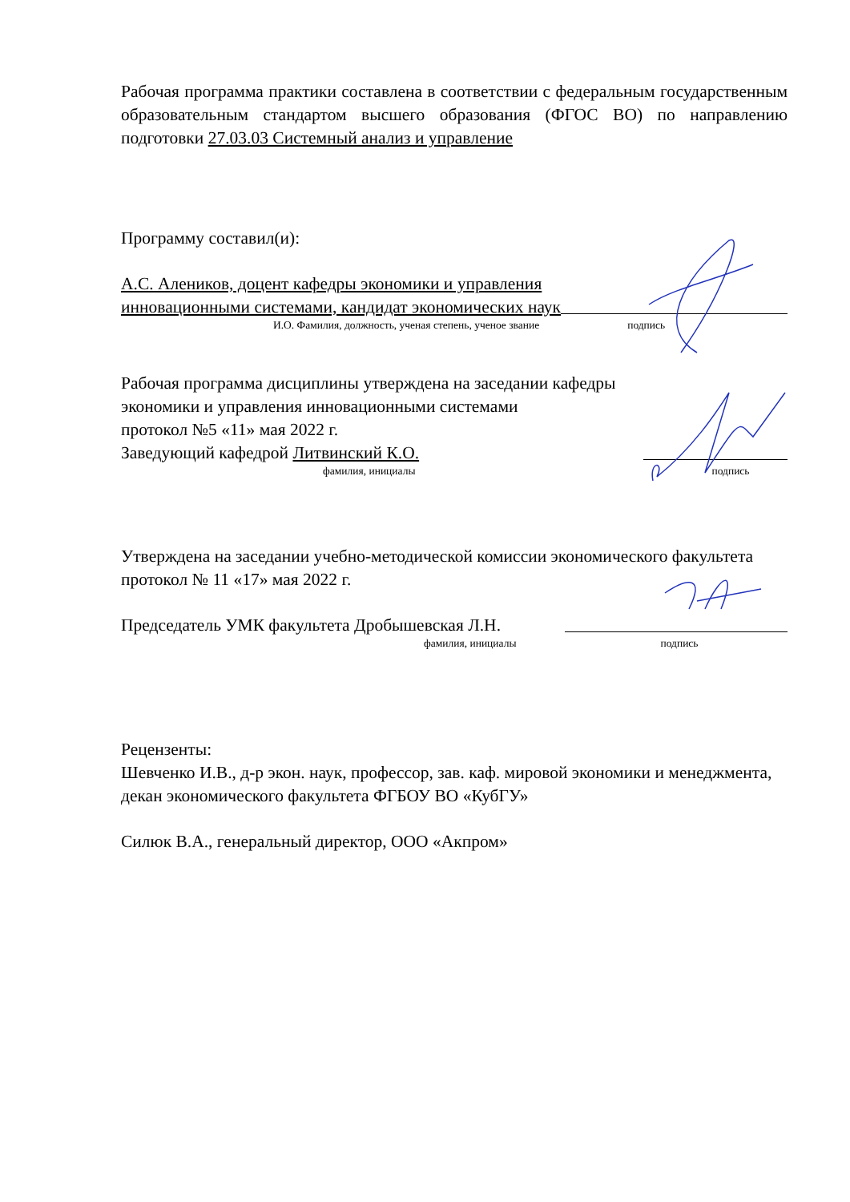Рабочая программа практики составлена в соответствии с федеральным государственным образовательным стандартом высшего образования (ФГОС ВО) по направлению подготовки 27.03.03 Системный анализ и управление
Программу составил(и):
А.С. Алеников, доцент кафедры экономики и управления
инновационными системами, кандидат экономических наук
И.О. Фамилия, должность, ученая степень, ученое звание подпись
Рабочая программа дисциплины утверждена на заседании кафедры
экономики и управления инновационными системами
протокол №5 «11» мая 2022 г.
Заведующий кафедрой Литвинский К.О.
фамилия, инициалы подпись
Утверждена на заседании учебно-методической комиссии экономического факультета протокол № 11 «17» мая 2022 г.
Председатель УМК факультета Дробышевская Л.Н.
фамилия, инициалы подпись
Рецензенты:
Шевченко И.В., д-р экон. наук, профессор, зав. каф. мировой экономики и менеджмента, декан экономического факультета ФГБОУ ВО «КубГУ»
Силюк В.А., генеральный директор, ООО «Акпром»